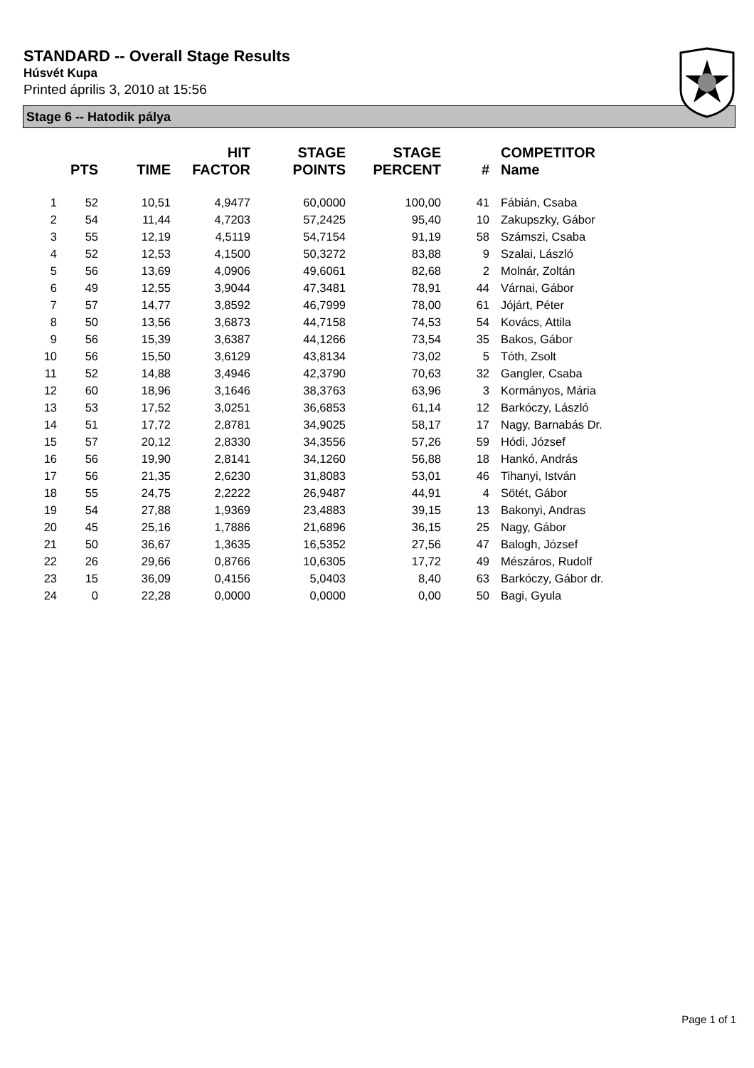STANDARD -- Overall Stage Results
Húsvét Kupa
Printed április 3, 2010 at 15:56
Stage 6 -- Hatodik pálya
| | PTS | TIME | HIT FACTOR | STAGE POINTS | STAGE PERCENT | # | COMPETITOR Name |
| --- | --- | --- | --- | --- | --- | --- | --- |
| 1 | 52 | 10,51 | 4,9477 | 60,0000 | 100,00 | 41 | Fábián, Csaba |
| 2 | 54 | 11,44 | 4,7203 | 57,2425 | 95,40 | 10 | Zakupszky, Gábor |
| 3 | 55 | 12,19 | 4,5119 | 54,7154 | 91,19 | 58 | Számszi, Csaba |
| 4 | 52 | 12,53 | 4,1500 | 50,3272 | 83,88 | 9 | Szalai, László |
| 5 | 56 | 13,69 | 4,0906 | 49,6061 | 82,68 | 2 | Molnár, Zoltán |
| 6 | 49 | 12,55 | 3,9044 | 47,3481 | 78,91 | 44 | Várnai, Gábor |
| 7 | 57 | 14,77 | 3,8592 | 46,7999 | 78,00 | 61 | Jójárt, Péter |
| 8 | 50 | 13,56 | 3,6873 | 44,7158 | 74,53 | 54 | Kovács, Attila |
| 9 | 56 | 15,39 | 3,6387 | 44,1266 | 73,54 | 35 | Bakos, Gábor |
| 10 | 56 | 15,50 | 3,6129 | 43,8134 | 73,02 | 5 | Tóth, Zsolt |
| 11 | 52 | 14,88 | 3,4946 | 42,3790 | 70,63 | 32 | Gangler, Csaba |
| 12 | 60 | 18,96 | 3,1646 | 38,3763 | 63,96 | 3 | Kormányos, Mária |
| 13 | 53 | 17,52 | 3,0251 | 36,6853 | 61,14 | 12 | Barkóczy, László |
| 14 | 51 | 17,72 | 2,8781 | 34,9025 | 58,17 | 17 | Nagy, Barnabás Dr. |
| 15 | 57 | 20,12 | 2,8330 | 34,3556 | 57,26 | 59 | Hódi, József |
| 16 | 56 | 19,90 | 2,8141 | 34,1260 | 56,88 | 18 | Hankó, András |
| 17 | 56 | 21,35 | 2,6230 | 31,8083 | 53,01 | 46 | Tihanyi, István |
| 18 | 55 | 24,75 | 2,2222 | 26,9487 | 44,91 | 4 | Sötét, Gábor |
| 19 | 54 | 27,88 | 1,9369 | 23,4883 | 39,15 | 13 | Bakonyi, Andras |
| 20 | 45 | 25,16 | 1,7886 | 21,6896 | 36,15 | 25 | Nagy, Gábor |
| 21 | 50 | 36,67 | 1,3635 | 16,5352 | 27,56 | 47 | Balogh, József |
| 22 | 26 | 29,66 | 0,8766 | 10,6305 | 17,72 | 49 | Mészáros, Rudolf |
| 23 | 15 | 36,09 | 0,4156 | 5,0403 | 8,40 | 63 | Barkóczy, Gábor dr. |
| 24 | 0 | 22,28 | 0,0000 | 0,0000 | 0,00 | 50 | Bagi, Gyula |
Page 1 of 1